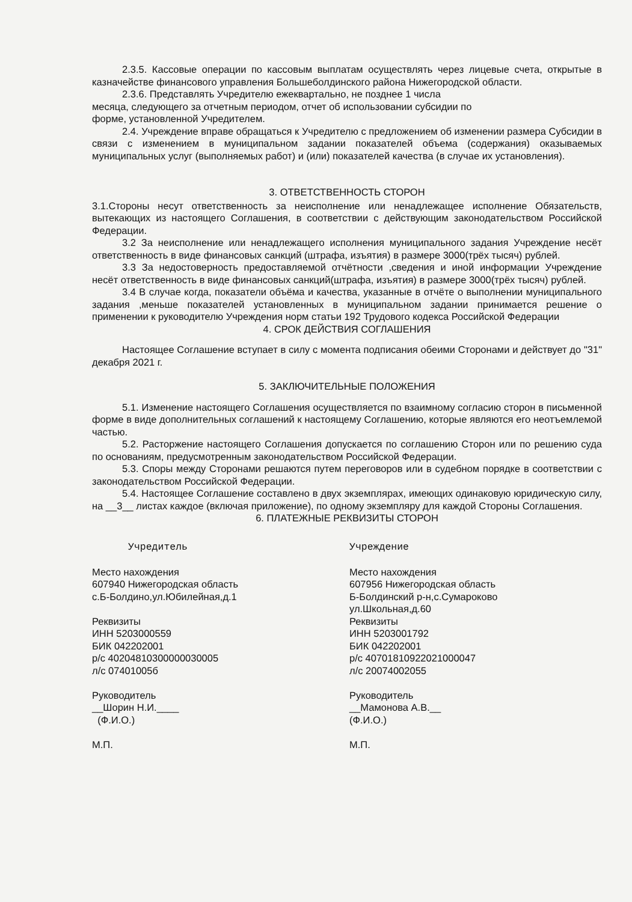2.3.5. Кассовые операции по кассовым выплатам осуществлять через лицевые счета, открытые в казначействе финансового управления Большеболдинского района Нижегородской области.
2.3.6. Представлять Учредителю ежеквартально, не позднее 1 числа
месяца, следующего за отчетным периодом, отчет об использовании субсидии по
форме, установленной Учредителем.
2.4. Учреждение вправе обращаться к Учредителю с предложением об изменении размера Субсидии в связи с изменением в муниципальном задании показателей объема (содержания) оказываемых муниципальных услуг (выполняемых работ) и (или) показателей качества (в случае их установления).
3. ОТВЕТСТВЕННОСТЬ СТОРОН
3.1.Стороны несут ответственность за неисполнение или ненадлежащее исполнение Обязательств, вытекающих из настоящего Соглашения, в соответствии с действующим законодательством Российской Федерации.
3.2 За неисполнение или ненадлежащего исполнения муниципального задания Учреждение несёт ответственность в виде финансовых санкций (штрафа, изъятия) в размере 3000(трёх тысяч) рублей.
3.3 За недостоверность предоставляемой отчётности ,сведения и иной информации Учреждение несёт ответственность в виде финансовых санкций(штрафа, изъятия) в размере 3000(трёх тысяч) рублей.
3.4 В случае когда, показатели объёма и качества, указанные в отчёте о выполнении муниципального задания ,меньше показателей установленных в муниципальном задании принимается решение о применении к руководителю Учреждения норм статьи 192 Трудового кодекса Российской Федерации
4. СРОК ДЕЙСТВИЯ СОГЛАШЕНИЯ
Настоящее Соглашение вступает в силу с момента подписания обеими Сторонами и действует до "31" декабря 2021 г.
5. ЗАКЛЮЧИТЕЛЬНЫЕ ПОЛОЖЕНИЯ
5.1. Изменение настоящего Соглашения осуществляется по взаимному согласию сторон в письменной форме в виде дополнительных соглашений к настоящему Соглашению, которые являются его неотъемлемой частью.
5.2. Расторжение настоящего Соглашения допускается по соглашению Сторон или по решению суда по основаниям, предусмотренным законодательством Российской Федерации.
5.3. Споры между Сторонами решаются путем переговоров или в судебном порядке в соответствии с законодательством Российской Федерации.
5.4. Настоящее Соглашение составлено в двух экземплярах, имеющих одинаковую юридическую силу, на __3__ листах каждое (включая приложение), по одному экземпляру для каждой Стороны Соглашения.
6. ПЛАТЕЖНЫЕ РЕКВИЗИТЫ СТОРОН
Учредитель
Место нахождения
607940 Нижегородская область
с.Б-Болдино,ул.Юбилейная,д.1
Реквизиты
ИНН 5203000559
БИК 042202001
р/с 40204810300000030005
л/с 07401005б
Руководитель
__Шорин Н.И.____
(Ф.И.О.)
М.П.
Учреждение
Место нахождения
607956 Нижегородская область
Б-Болдинский р-н,с.Сумароково
ул.Школьная,д.60
Реквизиты
ИНН 5203001792
БИК 042202001
р/с 40701810922021000047
л/с 20074002055
Руководитель
__Мамонова А.В.__
(Ф.И.О.)
М.П.